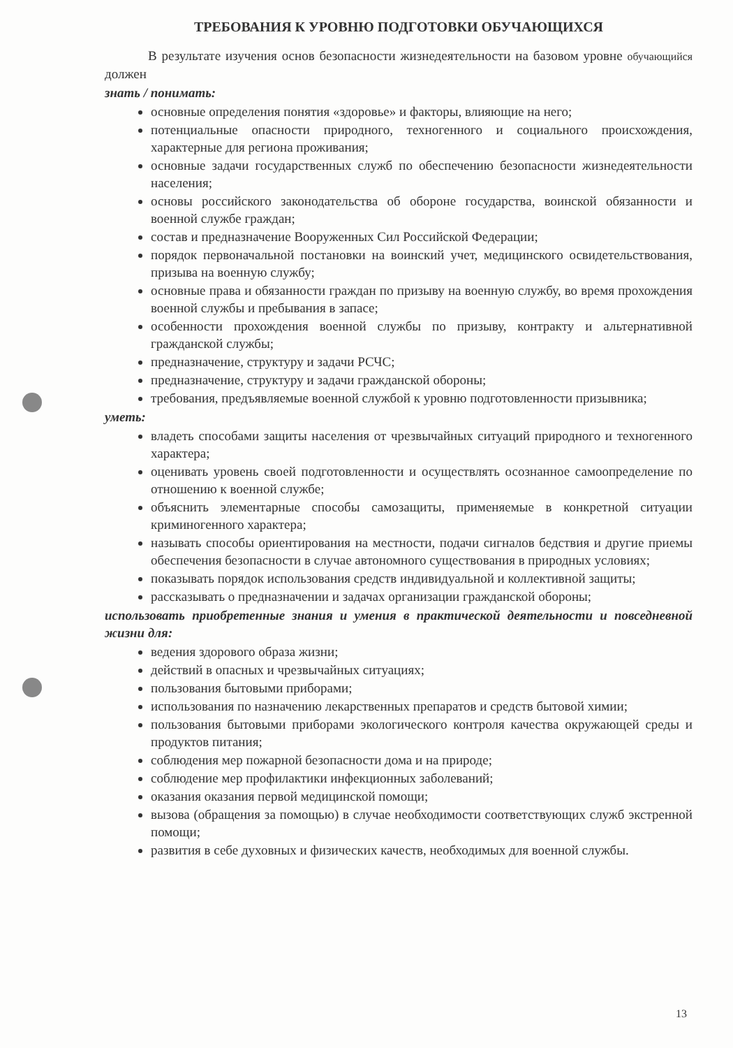ТРЕБОВАНИЯ К УРОВНЮ ПОДГОТОВКИ ОБУЧАЮЩИХСЯ
В результате изучения основ безопасности жизнедеятельности на базовом уровне обучающийся должен
знать / понимать:
основные определения понятия «здоровье» и факторы, влияющие на него;
потенциальные опасности природного, техногенного и социального происхождения, характерные для региона проживания;
основные задачи государственных служб по обеспечению безопасности жизнедеятельности населения;
основы российского законодательства об обороне государства, воинской обязанности и военной службе граждан;
состав и предназначение Вооруженных Сил Российской Федерации;
порядок первоначальной постановки на воинский учет, медицинского освидетельствования, призыва на военную службу;
основные права и обязанности граждан по призыву на военную службу, во время прохождения военной службы и пребывания в запасе;
особенности прохождения военной службы по призыву, контракту и альтернативной гражданской службы;
предназначение, структуру и задачи РСЧС;
предназначение, структуру и задачи гражданской обороны;
требования, предъявляемые военной службой к уровню подготовленности призывника;
уметь:
владеть способами защиты населения от чрезвычайных ситуаций природного и техногенного характера;
оценивать уровень своей подготовленности и осуществлять осознанное самоопределение по отношению к военной службе;
объяснить элементарные способы самозащиты, применяемые в конкретной ситуации криминогенного характера;
называть способы ориентирования на местности, подачи сигналов бедствия и другие приемы обеспечения безопасности в случае автономного существования в природных условиях;
показывать порядок использования средств индивидуальной и коллективной защиты;
рассказывать о предназначении и задачах организации гражданской обороны;
использовать приобретенные знания и умения в практической деятельности и повседневной жизни для:
ведения здорового образа жизни;
действий в опасных и чрезвычайных ситуациях;
пользования бытовыми приборами;
использования по назначению лекарственных препаратов и средств бытовой химии;
пользования бытовыми приборами экологического контроля качества окружающей среды и продуктов питания;
соблюдения мер пожарной безопасности дома и на природе;
соблюдение мер профилактики инфекционных заболеваний;
оказания оказания первой медицинской помощи;
вызова (обращения за помощью) в случае необходимости соответствующих служб экстренной помощи;
развития в себе духовных и физических качеств, необходимых для военной службы.
13